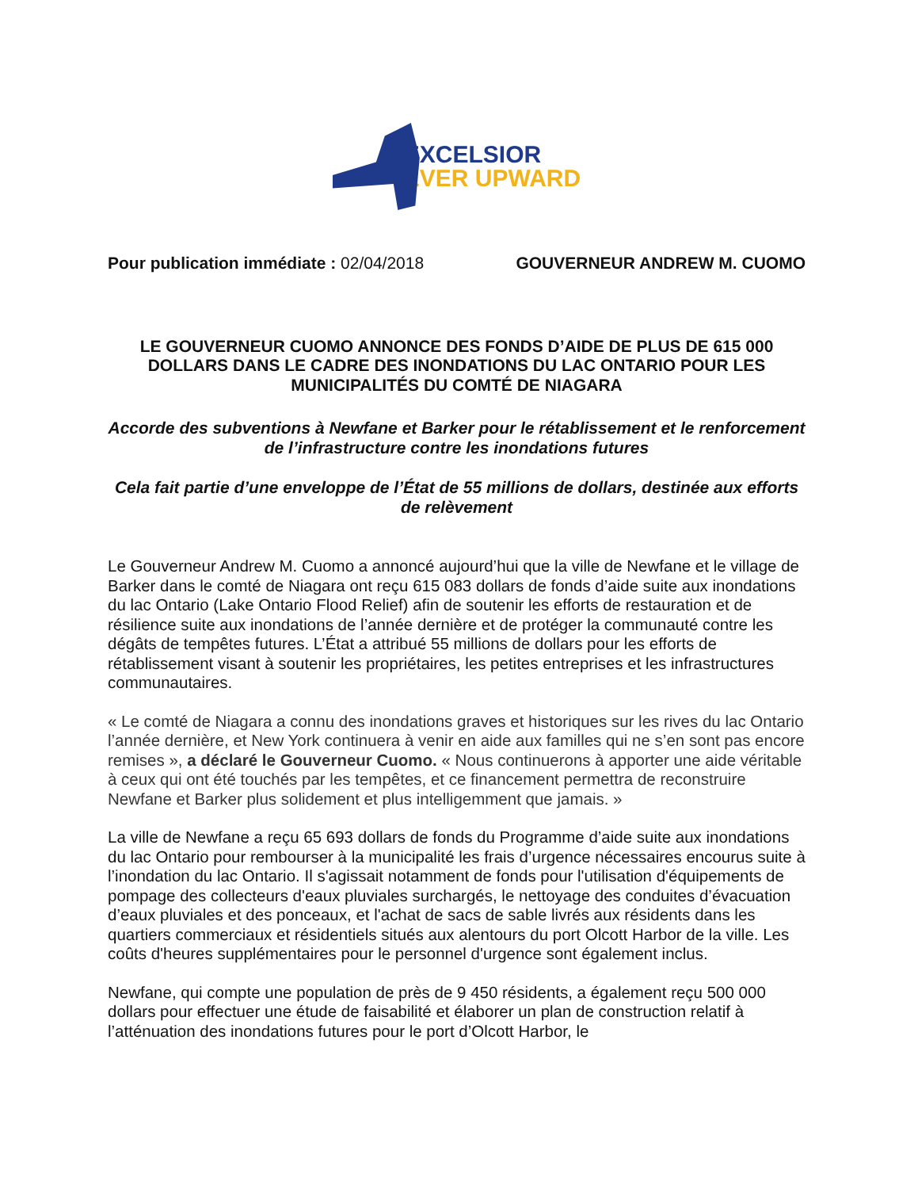EXCELSIOR
EVER UPWARD
Pour publication immédiate : 02/04/2018 GOUVERNEUR ANDREW M. CUOMO
LE GOUVERNEUR CUOMO ANNONCE DES FONDS D’AIDE DE PLUS DE 615 000 DOLLARS DANS LE CADRE DES INONDATIONS DU LAC ONTARIO POUR LES MUNICIPALITÉS DU COMTÉ DE NIAGARA
Accorde des subventions à Newfane et Barker pour le rétablissement et le renforcement de l’infrastructure contre les inondations futures
Cela fait partie d’une enveloppe de l’État de 55 millions de dollars, destinée aux efforts de relèvement
Le Gouverneur Andrew M. Cuomo a annoncé aujourd’hui que la ville de Newfane et le village de Barker dans le comté de Niagara ont reçu 615 083 dollars de fonds d’aide suite aux inondations du lac Ontario (Lake Ontario Flood Relief) afin de soutenir les efforts de restauration et de résilience suite aux inondations de l’année dernière et de protéger la communauté contre les dégâts de tempêtes futures. L’État a attribué 55 millions de dollars pour les efforts de rétablissement visant à soutenir les propriétaires, les petites entreprises et les infrastructures communautaires.
« Le comté de Niagara a connu des inondations graves et historiques sur les rives du lac Ontario l’année dernière, et New York continuera à venir en aide aux familles qui ne s’en sont pas encore remises », a déclaré le Gouverneur Cuomo. « Nous continuerons à apporter une aide véritable à ceux qui ont été touchés par les tempêtes, et ce financement permettra de reconstruire Newfane et Barker plus solidement et plus intelligemment que jamais. »
La ville de Newfane a reçu 65 693 dollars de fonds du Programme d’aide suite aux inondations du lac Ontario pour rembourser à la municipalité les frais d’urgence nécessaires encourus suite à l’inondation du lac Ontario. Il s'agissait notamment de fonds pour l'utilisation d'équipements de pompage des collecteurs d'eaux pluviales surchargés, le nettoyage des conduites d’évacuation d’eaux pluviales et des ponceaux, et l'achat de sacs de sable livrés aux résidents dans les quartiers commerciaux et résidentiels situés aux alentours du port Olcott Harbor de la ville. Les coûts d'heures supplémentaires pour le personnel d'urgence sont également inclus.
Newfane, qui compte une population de près de 9 450 résidents, a également reçu 500 000 dollars pour effectuer une étude de faisabilité et élaborer un plan de construction relatif à l’atténuation des inondations futures pour le port d’Olcott Harbor, le